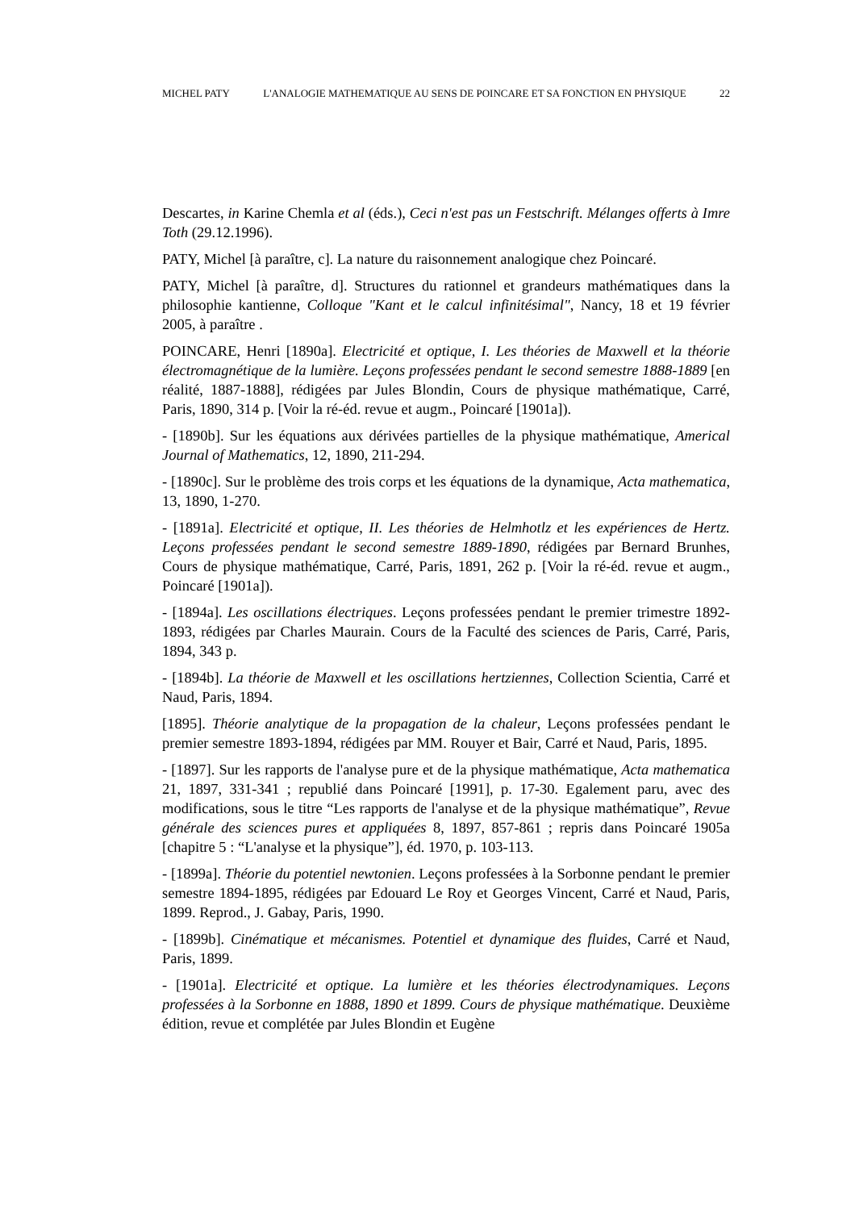MICHEL PATY L'ANALOGIE MATHEMATIQUE AU SENS DE POINCARE ET SA FONCTION EN PHYSIQUE 22
Descartes, in Karine Chemla et al (éds.), Ceci n'est pas un Festschrift. Mélanges offerts à Imre Toth (29.12.1996).
PATY, Michel [à paraître, c]. La nature du raisonnement analogique chez Poincaré.
PATY, Michel [à paraître, d]. Structures du rationnel et grandeurs mathématiques dans la philosophie kantienne, Colloque "Kant et le calcul infinitésimal", Nancy, 18 et 19 février 2005, à paraître .
POINCARE, Henri [1890a]. Electricité et optique, I. Les théories de Maxwell et la théorie électromagnétique de la lumière. Leçons professées pendant le second semestre 1888-1889 [en réalité, 1887-1888], rédigées par Jules Blondin, Cours de physique mathématique, Carré, Paris, 1890, 314 p. [Voir la ré-éd. revue et augm., Poincaré [1901a]).
- [1890b]. Sur les équations aux dérivées partielles de la physique mathématique, Americal Journal of Mathematics, 12, 1890, 211-294.
- [1890c]. Sur le problème des trois corps et les équations de la dynamique, Acta mathematica, 13, 1890, 1-270.
- [1891a]. Electricité et optique, II. Les théories de Helmhotlz et les expériences de Hertz. Leçons professées pendant le second semestre 1889-1890, rédigées par Bernard Brunhes, Cours de physique mathématique, Carré, Paris, 1891, 262 p. [Voir la ré-éd. revue et augm., Poincaré [1901a]).
- [1894a]. Les oscillations électriques. Leçons professées pendant le premier trimestre 1892-1893, rédigées par Charles Maurain. Cours de la Faculté des sciences de Paris, Carré, Paris, 1894, 343 p.
- [1894b]. La théorie de Maxwell et les oscillations hertziennes, Collection Scientia, Carré et Naud, Paris, 1894.
[1895]. Théorie analytique de la propagation de la chaleur, Leçons professées pendant le premier semestre 1893-1894, rédigées par MM. Rouyer et Bair, Carré et Naud, Paris, 1895.
- [1897]. Sur les rapports de l'analyse pure et de la physique mathématique, Acta mathematica 21, 1897, 331-341 ; republié dans Poincaré [1991], p. 17-30. Egalement paru, avec des modifications, sous le titre “Les rapports de l'analyse et de la physique mathématique”, Revue générale des sciences pures et appliquées 8, 1897, 857-861 ; repris dans Poincaré 1905a [chapitre 5 : “L'analyse et la physique”], éd. 1970, p. 103-113.
- [1899a]. Théorie du potentiel newtonien. Leçons professées à la Sorbonne pendant le premier semestre 1894-1895, rédigées par Edouard Le Roy et Georges Vincent, Carré et Naud, Paris, 1899. Reprod., J. Gabay, Paris, 1990.
- [1899b]. Cinématique et mécanismes. Potentiel et dynamique des fluides, Carré et Naud, Paris, 1899.
- [1901a]. Electricité et optique. La lumière et les théories électrodynamiques. Leçons professées à la Sorbonne en 1888, 1890 et 1899. Cours de physique mathématique. Deuxième édition, revue et complétée par Jules Blondin et Eugène